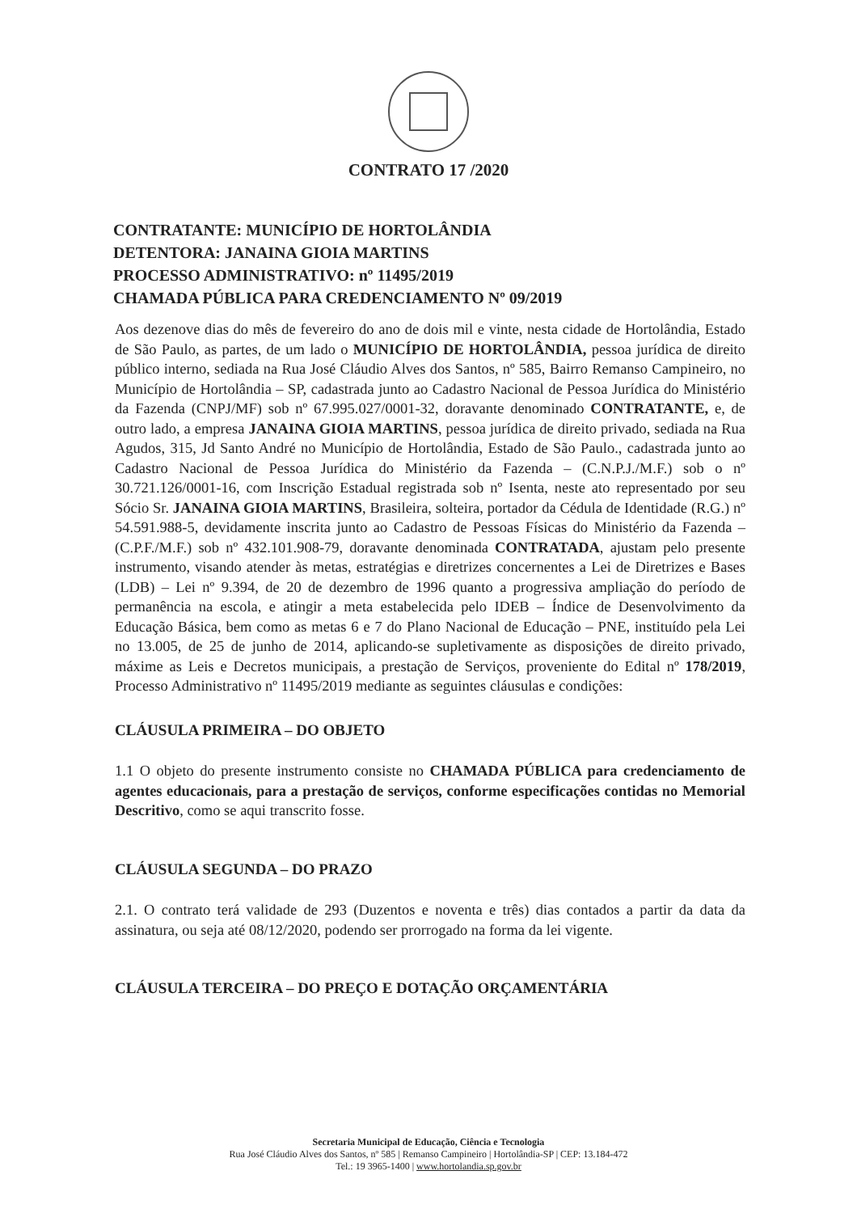CONTRATO 17 /2020
CONTRATANTE: MUNICÍPIO DE HORTOLÂNDIA
DETENTORA: JANAINA GIOIA MARTINS
PROCESSO ADMINISTRATIVO: nº 11495/2019
CHAMADA PÚBLICA PARA CREDENCIAMENTO Nº 09/2019
Aos dezenove dias do mês de fevereiro do ano de dois mil e vinte, nesta cidade de Hortolândia, Estado de São Paulo, as partes, de um lado o MUNICÍPIO DE HORTOLÂNDIA, pessoa jurídica de direito público interno, sediada na Rua José Cláudio Alves dos Santos, nº 585, Bairro Remanso Campineiro, no Município de Hortolândia – SP, cadastrada junto ao Cadastro Nacional de Pessoa Jurídica do Ministério da Fazenda (CNPJ/MF) sob nº 67.995.027/0001-32, doravante denominado CONTRATANTE, e, de outro lado, a empresa JANAINA GIOIA MARTINS, pessoa jurídica de direito privado, sediada na Rua Agudos, 315, Jd Santo André no Município de Hortolândia, Estado de São Paulo., cadastrada junto ao Cadastro Nacional de Pessoa Jurídica do Ministério da Fazenda – (C.N.P.J./M.F.) sob o nº 30.721.126/0001-16, com Inscrição Estadual registrada sob nº Isenta, neste ato representado por seu Sócio Sr. JANAINA GIOIA MARTINS, Brasileira, solteira, portador da Cédula de Identidade (R.G.) nº 54.591.988-5, devidamente inscrita junto ao Cadastro de Pessoas Físicas do Ministério da Fazenda – (C.P.F./M.F.) sob nº 432.101.908-79, doravante denominada CONTRATADA, ajustam pelo presente instrumento, visando atender às metas, estratégias e diretrizes concernentes a Lei de Diretrizes e Bases (LDB) – Lei nº 9.394, de 20 de dezembro de 1996 quanto a progressiva ampliação do período de permanência na escola, e atingir a meta estabelecida pelo IDEB – Índice de Desenvolvimento da Educação Básica, bem como as metas 6 e 7 do Plano Nacional de Educação – PNE, instituído pela Lei no 13.005, de 25 de junho de 2014, aplicando-se supletivamente as disposições de direito privado, máxime as Leis e Decretos municipais, a prestação de Serviços, proveniente do Edital nº 178/2019, Processo Administrativo nº 11495/2019 mediante as seguintes cláusulas e condições:
CLÁUSULA PRIMEIRA – DO OBJETO
1.1 O objeto do presente instrumento consiste no CHAMADA PÚBLICA para credenciamento de agentes educacionais, para a prestação de serviços, conforme especificações contidas no Memorial Descritivo, como se aqui transcrito fosse.
CLÁUSULA SEGUNDA – DO PRAZO
2.1. O contrato terá validade de 293 (Duzentos e noventa e três) dias contados a partir da data da assinatura, ou seja até 08/12/2020, podendo ser prorrogado na forma da lei vigente.
CLÁUSULA TERCEIRA – DO PREÇO E DOTAÇÃO ORÇAMENTÁRIA
Secretaria Municipal de Educação, Ciência e Tecnologia
Rua José Cláudio Alves dos Santos, nº 585 | Remanso Campineiro | Hortolândia-SP | CEP: 13.184-472
Tel.: 19 3965-1400 | www.hortolandia.sp.gov.br